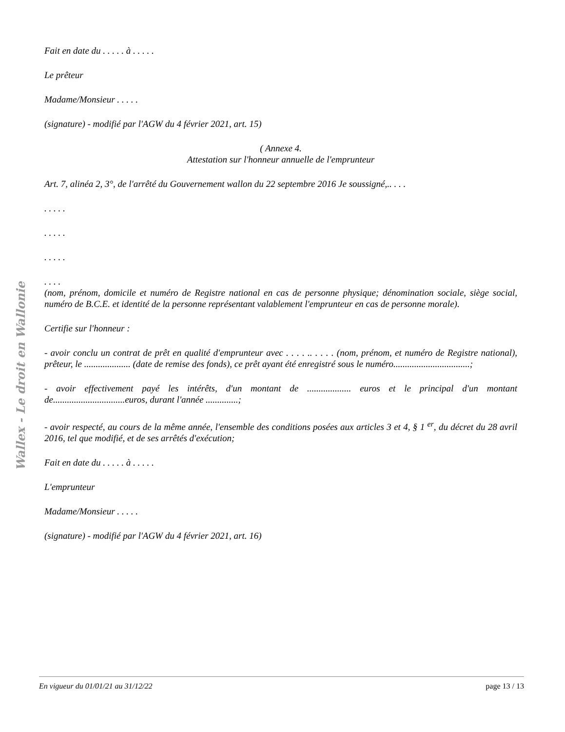Wallex - Le droit en Wallonie
Fait en date du . . . . . à . . . . .
Le prêteur
Madame/Monsieur . . . . .
(signature) - modifié par l'AGW du 4 février 2021, art. 15)
( Annexe 4.
Attestation sur l'honneur annuelle de l'emprunteur
Art. 7, alinéa 2, 3°, de l'arrêté du Gouvernement wallon du 22 septembre 2016 Je soussigné,.. . . .
. . . . .
. . . . .
. . . . .
. . . .
(nom, prénom, domicile et numéro de Registre national en cas de personne physique; dénomination sociale, siège social, numéro de B.C.E. et identité de la personne représentant valablement l'emprunteur en cas de personne morale).
Certifie sur l'honneur :
- avoir conclu un contrat de prêt en qualité d'emprunteur avec . . . . .. . . . . (nom, prénom, et numéro de Registre national), prêteur, le .................... (date de remise des fonds), ce prêt ayant été enregistré sous le numéro.................................;
- avoir effectivement payé les intérêts, d'un montant de ................... euros et le principal d'un montant de...............................euros, durant l'année ..............;
- avoir respecté, au cours de la même année, l'ensemble des conditions posées aux articles 3 et 4, § 1 <sup>er</sup>, du décret du 28 avril 2016, tel que modifié, et de ses arrêtés d'exécution;
Fait en date du . . . . . à . . . . .
L'emprunteur
Madame/Monsieur . . . . .
(signature) - modifié par l'AGW du 4 février 2021, art. 16)
En vigueur du 01/01/21 au 31/12/22 page 13 / 13